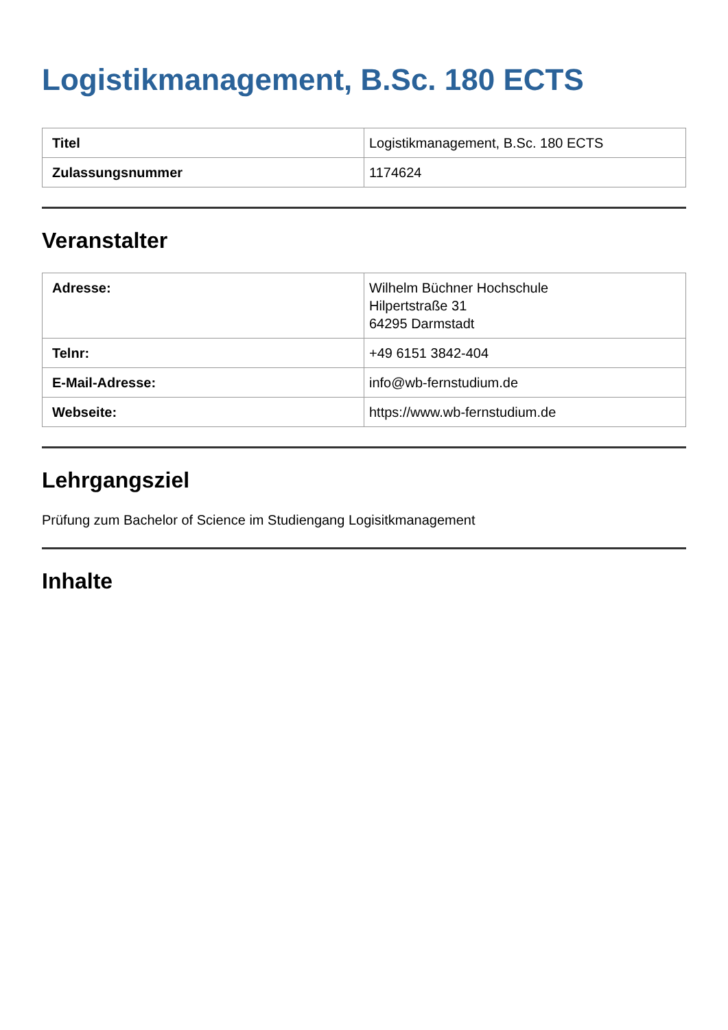Logistikmanagement, B.Sc. 180 ECTS
| Titel | Logistikmanagement, B.Sc. 180 ECTS |
| Zulassungsnummer | 1174624 |
Veranstalter
| Adresse: | Wilhelm Büchner Hochschule Hilpertstraße 31 64295 Darmstadt |
| Telnr: | +49 6151 3842-404 |
| E-Mail-Adresse: | info@wb-fernstudium.de |
| Webseite: | https://www.wb-fernstudium.de |
Lehrgangsziel
Prüfung zum Bachelor of Science im Studiengang Logisitkmanagement
Inhalte